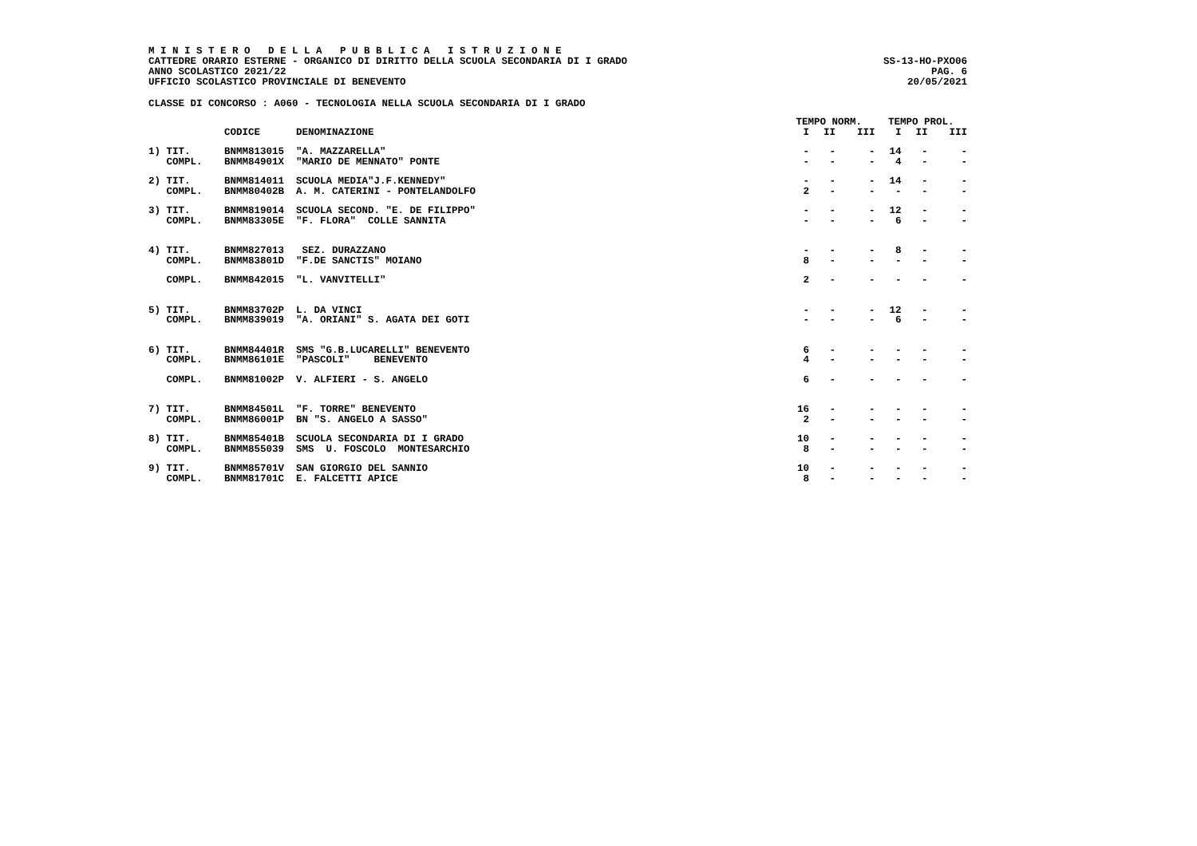M I N I S T E R O D E L L A P U B B L I C A I S T R U Z I O N E
CATTEDRE ORARIO ESTERNE - ORGANICO DI DIRITTO DELLA SCUOLA SECONDARIA DI I GRADO
ANNO SCOLASTICO 2021/22
UFFICIO SCOLASTICO PROVINCIALE DI BENEVENTO
SS-13-HO-PXO06
PAG. 6
20/05/2021
CLASSE DI CONCORSO : A060 - TECNOLOGIA NELLA SCUOLA SECONDARIA DI I GRADO
| | | | TEMPO NORM. | | | TEMPO PROL. | | |
| --- | --- | --- | --- | --- | --- | --- | --- | --- |
| | CODICE | DENOMINAZIONE | I | II | III | I | II | III |
| 1) TIT. | BNMM813015 | "A. MAZZARELLA" | - | - | - | 14 | - | - |
| COMPL. | BNMM84901X | "MARIO DE MENNATO" PONTE | - | - | - | 4 | - | - |
| 2) TIT. | BNMM814011 | SCUOLA MEDIA"J.F.KENNEDY" | - | - | - | 14 | - | - |
| COMPL. | BNMM80402B | A. M. CATERINI - PONTELANDOLFO | 2 | - | - | - | - | - |
| 3) TIT. | BNMM819014 | SCUOLA SECOND. "E. DE FILIPPO" | - | - | - | 12 | - | - |
| COMPL. | BNMM83305E | "F. FLORA" COLLE SANNITA | - | - | - | 6 | - | - |
| 4) TIT. | BNMM827013 | SEZ. DURAZZANO | - | - | - | 8 | - | - |
| COMPL. | BNMM83801D | "F.DE SANCTIS" MOIANO | 8 | - | - | - | - | - |
| COMPL. | BNMM842015 | "L. VANVITELLI" | 2 | - | - | - | - | - |
| 5) TIT. | BNMM83702P | L. DA VINCI | - | - | - | 12 | - | - |
| COMPL. | BNMM839019 | "A. ORIANI" S. AGATA DEI GOTI | - | - | - | 6 | - | - |
| 6) TIT. | BNMM84401R | SMS "G.B.LUCARELLI" BENEVENTO | 6 | - | - | - | - | - |
| COMPL. | BNMM86101E | "PASCOLI" BENEVENTO | 4 | - | - | - | - | - |
| COMPL. | BNMM81002P | V. ALFIERI - S. ANGELO | 6 | - | - | - | - | - |
| 7) TIT. | BNMM84501L | "F. TORRE" BENEVENTO | 16 | - | - | - | - | - |
| COMPL. | BNMM86001P | BN "S. ANGELO A SASSO" | 2 | - | - | - | - | - |
| 8) TIT. | BNMM85401B | SCUOLA SECONDARIA DI I GRADO | 10 | - | - | - | - | - |
| COMPL. | BNMM855039 | SMS U. FOSCOLO MONTESARCHIO | 8 | - | - | - | - | - |
| 9) TIT. | BNMM85701V | SAN GIORGIO DEL SANNIO | 10 | - | - | - | - | - |
| COMPL. | BNMM81701C | E. FALCETTI APICE | 8 | - | - | - | - | - |